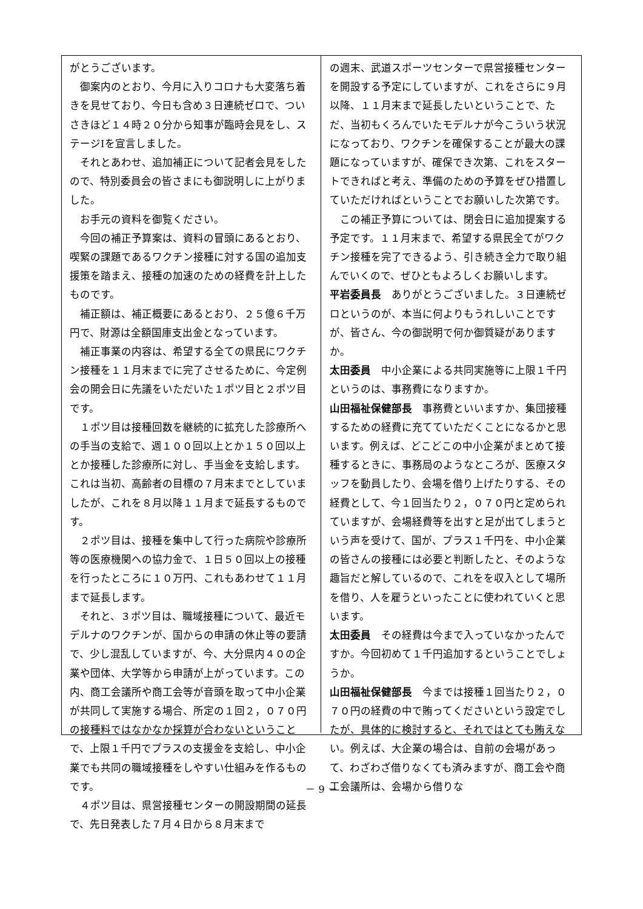がとうございます。
御案内のとおり、今月に入りコロナも大変落ち着きを見せており、今日も含め３日連続ゼロで、ついさきほど１４時２０分から知事が臨時会見をし、ステージⅠを宣言しました。
それとあわせ、追加補正について記者会見をしたので、特別委員会の皆さまにも御説明しに上がりました。
お手元の資料を御覧ください。
今回の補正予算案は、資料の冒頭にあるとおり、喫緊の課題であるワクチン接種に対する国の追加支援策を踏まえ、接種の加速のための経費を計上したものです。
補正額は、補正概要にあるとおり、２５億６千万円で、財源は全額国庫支出金となっています。
補正事業の内容は、希望する全ての県民にワクチン接種を１１月末までに完了させるために、今定例会の開会日に先議をいただいた１ポツ目と２ポツ目です。
１ポツ目は接種回数を継続的に拡充した診療所への手当の支給で、週１００回以上とか１５０回以上とか接種した診療所に対し、手当金を支給します。これは当初、高齢者の目標の７月末までとしていましたが、これを８月以降１１月まで延長するものです。
２ポツ目は、接種を集中して行った病院や診療所等の医療機関への協力金で、１日５０回以上の接種を行ったところに１０万円、これもあわせて１１月まで延長します。
それと、３ポツ目は、職域接種について、最近モデルナのワクチンが、国からの申請の休止等の要請で、少し混乱していますが、今、大分県内４０の企業や団体、大学等から申請が上がっています。この内、商工会議所や商工会等が音頭を取って中小企業が共同して実施する場合、所定の１回２，０７０円の接種料ではなかなか採算が合わないということで、上限１千円でプラスの支援金を支給し、中小企業でも共同の職域接種をしやすい仕組みを作るものです。
４ポツ目は、県営接種センターの開設期間の延長で、先日発表した７月４日から８月末まで
の週末、武道スポーツセンターで県営接種センターを開設する予定にしていますが、これをさらに９月以降、１１月末まで延長したいということで、ただ、当初もくろんでいたモデルナが今こういう状況になっており、ワクチンを確保することが最大の課題になっていますが、確保でき次第、これをスタートできればと考え、準備のための予算をぜひ措置していただければということでお願いした次第です。
この補正予算については、閉会日に追加提案する予定です。１１月末まで、希望する県民全てがワクチン接種を完了できるよう、引き続き全力で取り組んでいくので、ぜひともよろしくお願いします。
平岩委員長　ありがとうございました。３日連続ゼロというのが、本当に何よりもうれしいことですが、皆さん、今の御説明で何か御質疑がありますか。
太田委員　中小企業による共同実施等に上限１千円というのは、事務費になりますか。
山田福祉保健部長　事務費といいますか、集団接種するための経費に充てていただくことになるかと思います。例えば、どこどこの中小企業がまとめて接種するときに、事務局のようなところが、医療スタッフを動員したり、会場を借り上げたりする、その経費として、今１回当たり２，０７０円と定められていますが、会場経費等を出すと足が出てしまうという声を受けて、国が、プラス１千円を、中小企業の皆さんの接種には必要と判断したと、そのような趣旨だと解しているので、これをを収入として場所を借り、人を雇うといったことに使われていくと思います。
太田委員　その経費は今まで入っていなかったんですか。今回初めて１千円追加するということでしょうか。
山田福祉保健部長　今までは接種１回当たり２，０７０円の経費の中で賄ってくださいという設定でしたが、具体的に検討すると、それではとても賄えない。例えば、大企業の場合は、自前の会場があって、わざわざ借りなくても済みますが、商工会や商工会議所は、会場から借りな
－ 9 －